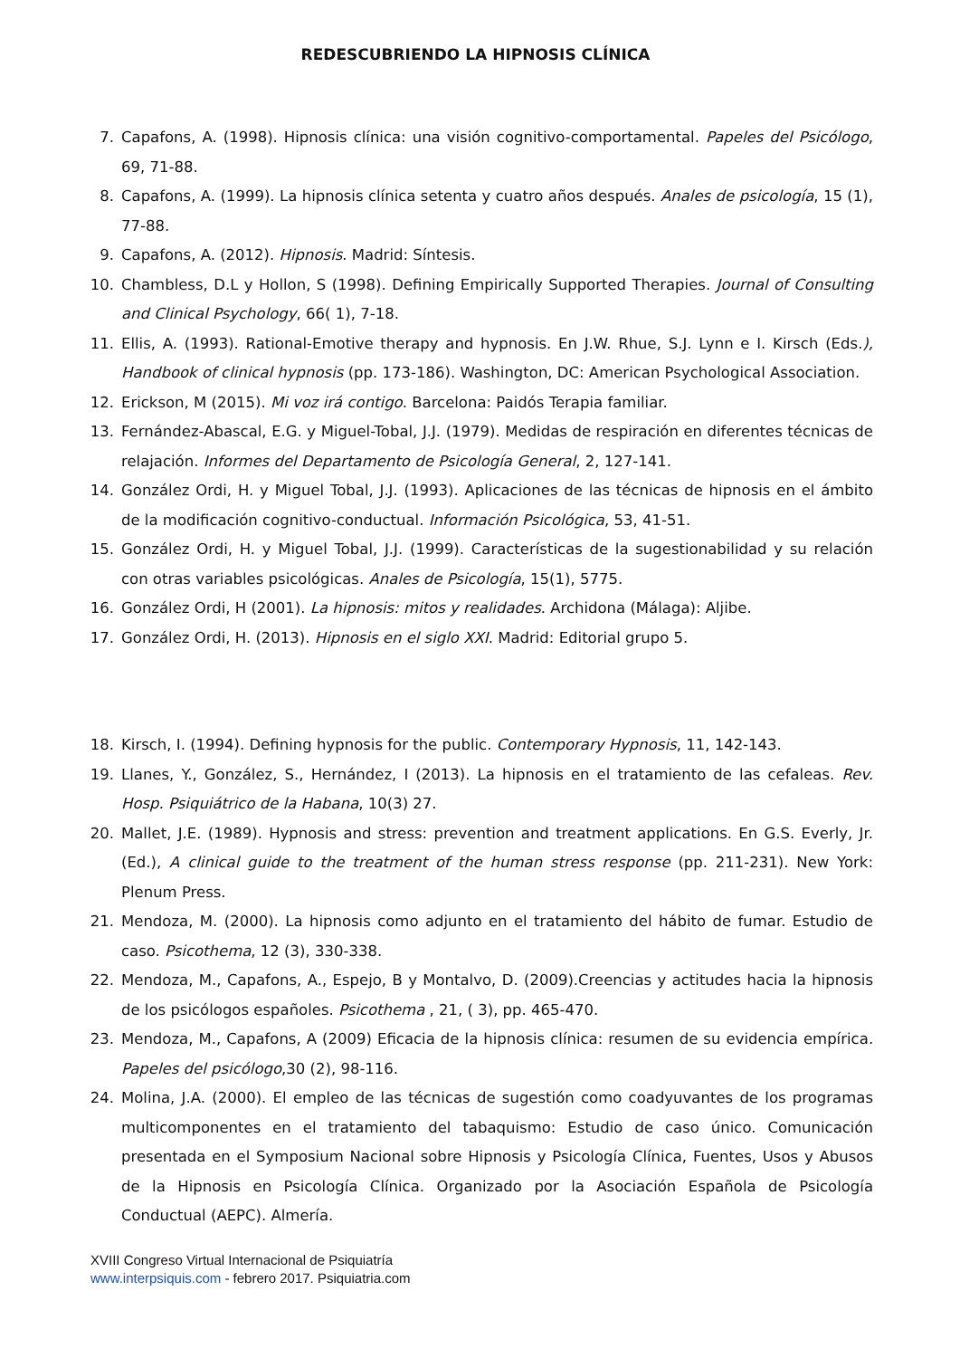REDESCUBRIENDO LA HIPNOSIS CLÍNICA
7. Capafons, A. (1998). Hipnosis clínica: una visión cognitivo-comportamental. Papeles del Psicólogo, 69, 71-88.
8. Capafons, A. (1999). La hipnosis clínica setenta y cuatro años después. Anales de psicología, 15 (1), 77-88.
9. Capafons, A. (2012). Hipnosis. Madrid: Síntesis.
10. Chambless, D.L y Hollon, S (1998). Defining Empirically Supported Therapies. Journal of Consulting and Clinical Psychology, 66( 1), 7-18.
11. Ellis, A. (1993). Rational-Emotive therapy and hypnosis. En J.W. Rhue, S.J. Lynn e I. Kirsch (Eds.), Handbook of clinical hypnosis (pp. 173-186). Washington, DC: American Psychological Association.
12. Erickson, M (2015). Mi voz irá contigo. Barcelona: Paidós Terapia familiar.
13. Fernández-Abascal, E.G. y Miguel-Tobal, J.J. (1979). Medidas de respiración en diferentes técnicas de relajación. Informes del Departamento de Psicología General, 2, 127-141.
14. González Ordi, H. y Miguel Tobal, J.J. (1993). Aplicaciones de las técnicas de hipnosis en el ámbito de la modificación cognitivo-conductual. Información Psicológica, 53, 41-51.
15. González Ordi, H. y Miguel Tobal, J.J. (1999). Características de la sugestionabilidad y su relación con otras variables psicológicas. Anales de Psicología, 15(1), 5775.
16. González Ordi, H (2001). La hipnosis: mitos y realidades. Archidona (Málaga): Aljibe.
17. González Ordi, H. (2013). Hipnosis en el siglo XXI. Madrid: Editorial grupo 5.
18. Kirsch, I. (1994). Defining hypnosis for the public. Contemporary Hypnosis, 11, 142-143.
19. Llanes, Y., González, S., Hernández, I (2013). La hipnosis en el tratamiento de las cefaleas. Rev. Hosp. Psiquiátrico de la Habana, 10(3) 27.
20. Mallet, J.E. (1989). Hypnosis and stress: prevention and treatment applications. En G.S. Everly, Jr. (Ed.), A clinical guide to the treatment of the human stress response (pp. 211-231). New York: Plenum Press.
21. Mendoza, M. (2000). La hipnosis como adjunto en el tratamiento del hábito de fumar. Estudio de caso. Psicothema, 12 (3), 330-338.
22. Mendoza, M., Capafons, A., Espejo, B y Montalvo, D. (2009).Creencias y actitudes hacia la hipnosis de los psicólogos españoles. Psicothema , 21, ( 3), pp. 465-470.
23. Mendoza, M., Capafons, A (2009) Eficacia de la hipnosis clínica: resumen de su evidencia empírica. Papeles del psicólogo,30 (2), 98-116.
24. Molina, J.A. (2000). El empleo de las técnicas de sugestión como coadyuvantes de los programas multicomponentes en el tratamiento del tabaquismo: Estudio de caso único. Comunicación presentada en el Symposium Nacional sobre Hipnosis y Psicología Clínica, Fuentes, Usos y Abusos de la Hipnosis en Psicología Clínica. Organizado por la Asociación Española de Psicología Conductual (AEPC). Almería.
XVIII Congreso Virtual Internacional de Psiquiatría
www.interpsiquis.com - febrero 2017. Psiquiatria.com